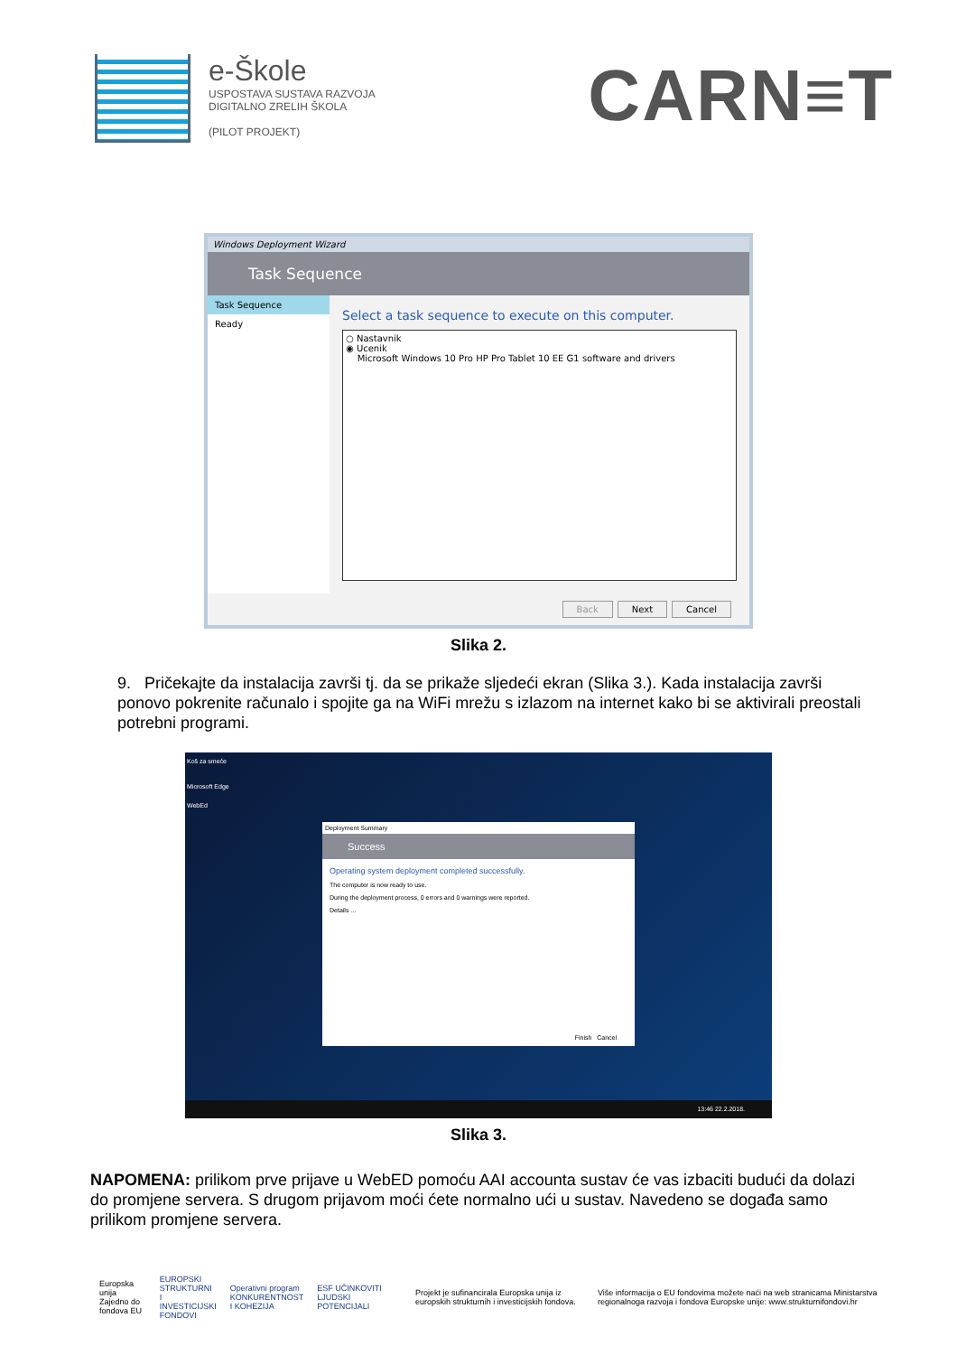e-Škole
USPOSTAVA SUSTAVA RAZVOJA
DIGITALNO ZRELIH ŠKOLA
(PILOT PROJEKT)
CARN≡T
Windows Deployment Wizard
Task Sequence
Task Sequence
Ready
Select a task sequence to execute on this computer.
○ Nastavnik
◉ Ucenik
Microsoft Windows 10 Pro HP Pro Tablet 10 EE G1 software and drivers
Back Next Cancel
Slika 2.
9. Pričekajte da instalacija završi tj. da se prikaže sljedeći ekran (Slika 3.). Kada instalacija završi ponovo pokrenite računalo i spojite ga na WiFi mrežu s izlazom na internet kako bi se aktivirali preostali potrebni programi.
Koš za smeće
Microsoft Edge
WebEd
Deployment Summary
Success
Operating system deployment completed successfully.
The computer is now ready to use.
During the deployment process, 0 errors and 0 warnings were reported.
Details ...
Finish Cancel
13:46 22.2.2018.
Slika 3.
NAPOMENA: prilikom prve prijave u WebED pomoću AAI accounta sustav će vas izbaciti budući da dolazi do promjene servera. S drugom prijavom moći ćete normalno ući u sustav. Navedeno se događa samo prilikom promjene servera.
Europska unija
Zajedno do fondova EU
EUROPSKI STRUKTURNI
I INVESTICIJSKI FONDOVI
Operativni program
KONKURENTNOST
I KOHEZIJA
ESF UČINKOVITI LJUDSKI POTENCIJALI
Projekt je sufinancirala Europska unija iz europskih strukturnih i investicijskih fondova.
Više informacija o EU fondovima možete naći na web stranicama Ministarstva regionalnoga razvoja i fondova Europske unije: www.strukturnifondovi.hr